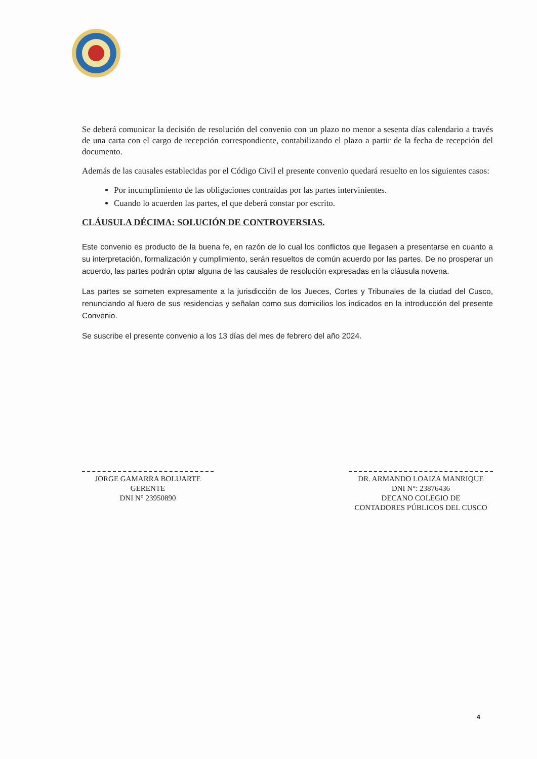Se deberá comunicar la decisión de resolución del convenio con un plazo no menor a sesenta días calendario a través de una carta con el cargo de recepción correspondiente, contabilizando el plazo a partir de la fecha de recepción del documento.
Además de las causales establecidas por el Código Civil el presente convenio quedará resuelto en los siguientes casos:
Por incumplimiento de las obligaciones contraídas por las partes intervinientes.
Cuando lo acuerden las partes, el que deberá constar por escrito.
CLÁUSULA DÉCIMA: SOLUCIÓN DE CONTROVERSIAS.
Este convenio es producto de la buena fe, en razón de lo cual los conflictos que llegasen a presentarse en cuanto a su interpretación, formalización y cumplimiento, serán resueltos de común acuerdo por las partes. De no prosperar un acuerdo, las partes podrán optar alguna de las causales de resolución expresadas en la cláusula novena.
Las partes se someten expresamente a la jurisdicción de los Jueces, Cortes y Tribunales de la ciudad del Cusco, renunciando al fuero de sus residencias y señalan como sus domicilios los indicados en la introducción del presente Convenio.
Se suscribe el presente convenio a los 13 días del mes de febrero del año 2024.
JORGE GAMARRA BOLUARTE
GERENTE
DNI N° 23950890
DR. ARMANDO LOAIZA MANRIQUE
DNI N°: 23876436
DECANO COLEGIO DE
CONTADORES PÚBLICOS DEL CUSCO
4